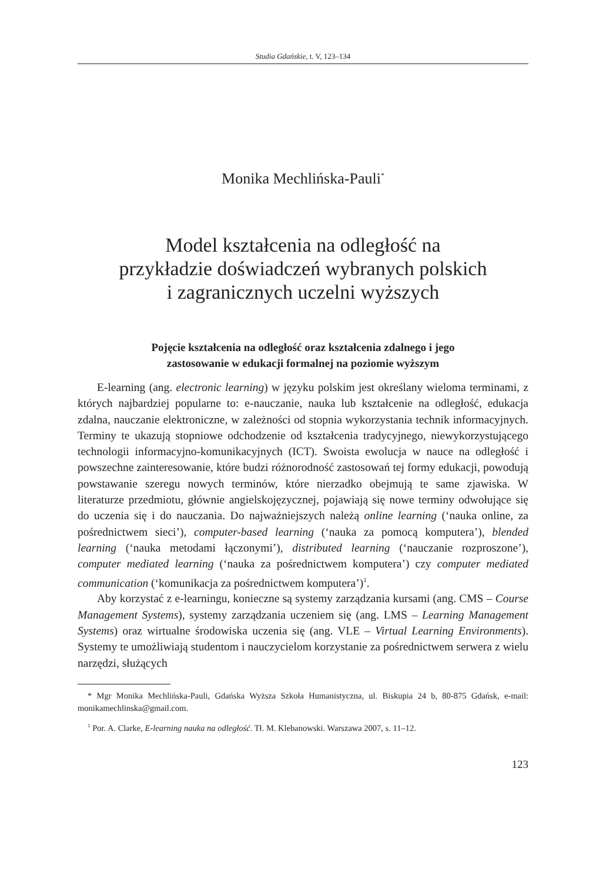Studia Gdańskie, t. V, 123–134
Monika Mechlińska-Pauli<sup>*</sup>
Model kształcenia na odległość na
przykładzie doświadczeń wybranych polskich
i zagranicznych uczelni wyższych
Pojęcie kształcenia na odległość oraz kształcenia zdalnego i jego
zastosowanie w edukacji formalnej na poziomie wyższym
E-learning (ang. electronic learning) w języku polskim jest określany wieloma terminami, z których najbardziej popularne to: e-nauczanie, nauka lub kształcenie na odległość, edukacja zdalna, nauczanie elektroniczne, w zależności od stopnia wykorzystania technik informacyjnych. Terminy te ukazują stopniowe odchodzenie od kształcenia tradycyjnego, niewykorzystującego technologii informacyjno-komunikacyjnych (ICT). Swoista ewolucja w nauce na odległość i powszechne zainteresowanie, które budzi różnorodność zastosowań tej formy edukacji, powodują powstawanie szeregu nowych terminów, które nierzadko obejmują te same zjawiska. W literaturze przedmiotu, głównie angielskojęzycznej, pojawiają się nowe terminy odwołujące się do uczenia się i do nauczania. Do najważniejszych należą online learning (‘nauka online, za pośrednictwem sieci’), computer-based learning (‘nauka za pomocą komputera’), blended learning (‘nauka metodami łączonymi’), distributed learning (‘nauczanie rozproszone’), computer mediated learning (‘nauka za pośrednictwem komputera’) czy computer mediated communication (‘komunikacja za pośrednictwem komputera’)<sup>1</sup>.
Aby korzystać z e-learningu, konieczne są systemy zarządzania kursami (ang. CMS – Course Management Systems), systemy zarządzania uczeniem się (ang. LMS – Learning Management Systems) oraz wirtualne środowiska uczenia się (ang. VLE – Virtual Learning Environments). Systemy te umożliwiają studentom i nauczycielom korzystanie za pośrednictwem serwera z wielu narzędzi, służących
* Mgr Monika Mechlińska-Pauli, Gdańska Wyższa Szkoła Humanistyczna, ul. Biskupia 24 b, 80-875 Gdańsk, e-mail: monikamechlinska@gmail.com.
<sup>1</sup> Por. A. Clarke, E-learning nauka na odległość. Tł. M. Klebanowski. Warszawa 2007, s. 11–12.
123